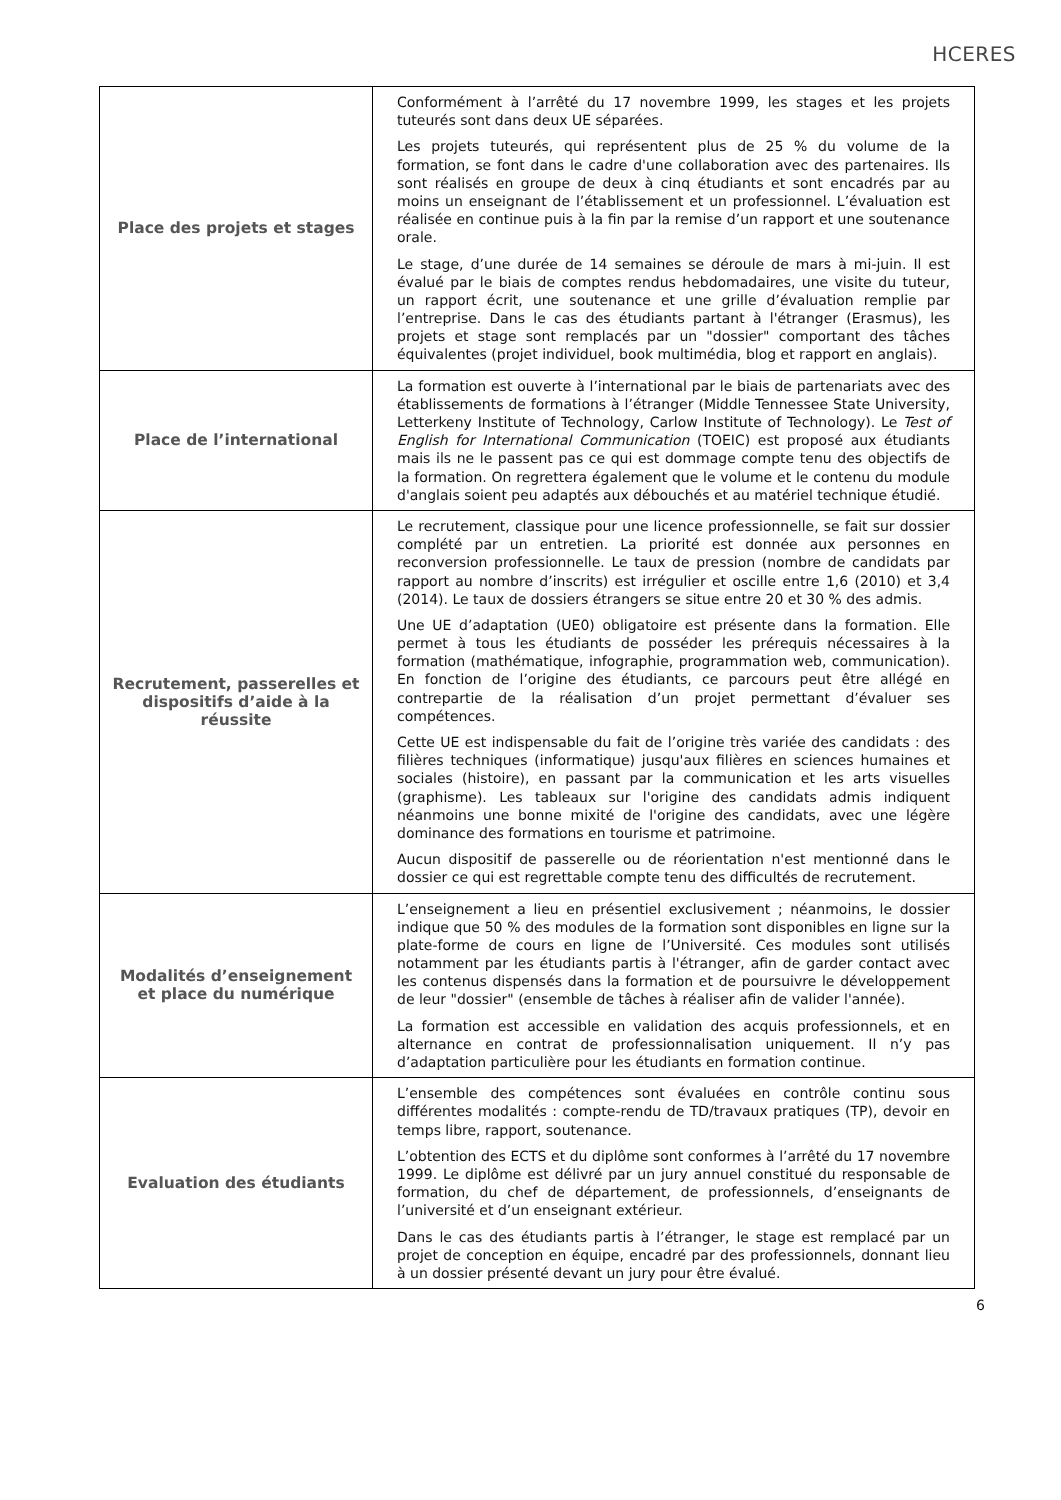HCERES
| Place des projets et stages | Conformément à l’arrêté du 17 novembre 1999, les stages et les projets tuteurés sont dans deux UE séparées. Les projets tuteurés, qui représentent plus de 25 % du volume de la formation, se font dans le cadre d'une collaboration avec des partenaires. Ils sont réalisés en groupe de deux à cinq étudiants et sont encadrés par au moins un enseignant de l’établissement et un professionnel. L’évaluation est réalisée en continue puis à la fin par la remise d’un rapport et une soutenance orale. Le stage, d’une durée de 14 semaines se déroule de mars à mi-juin. Il est évalué par le biais de comptes rendus hebdomadaires, une visite du tuteur, un rapport écrit, une soutenance et une grille d’évaluation remplie par l’entreprise. Dans le cas des étudiants partant à l'étranger (Erasmus), les projets et stage sont remplacés par un "dossier" comportant des tâches équivalentes (projet individuel, book multimédia, blog et rapport en anglais). |
| Place de l’international | La formation est ouverte à l’international par le biais de partenariats avec des établissements de formations à l’étranger (Middle Tennessee State University, Letterkeny Institute of Technology, Carlow Institute of Technology). Le Test of English for International Communication (TOEIC) est proposé aux étudiants mais ils ne le passent pas ce qui est dommage compte tenu des objectifs de la formation. On regrettera également que le volume et le contenu du module d'anglais soient peu adaptés aux débouchés et au matériel technique étudié. |
| Recrutement, passerelles et dispositifs d’aide à la réussite | Le recrutement, classique pour une licence professionnelle, se fait sur dossier complété par un entretien. La priorité est donnée aux personnes en reconversion professionnelle. Le taux de pression (nombre de candidats par rapport au nombre d’inscrits) est irrégulier et oscille entre 1,6 (2010) et 3,4 (2014). Le taux de dossiers étrangers se situe entre 20 et 30 % des admis. Une UE d’adaptation (UE0) obligatoire est présente dans la formation. Elle permet à tous les étudiants de posséder les prérequis nécessaires à la formation (mathématique, infographie, programmation web, communication). En fonction de l’origine des étudiants, ce parcours peut être allégé en contrepartie de la réalisation d’un projet permettant d’évaluer ses compétences. Cette UE est indispensable du fait de l’origine très variée des candidats : des filières techniques (informatique) jusqu'aux filières en sciences humaines et sociales (histoire), en passant par la communication et les arts visuelles (graphisme). Les tableaux sur l'origine des candidats admis indiquent néanmoins une bonne mixité de l'origine des candidats, avec une légère dominance des formations en tourisme et patrimoine. Aucun dispositif de passerelle ou de réorientation n'est mentionné dans le dossier ce qui est regrettable compte tenu des difficultés de recrutement. |
| Modalités d’enseignement et place du numérique | L’enseignement a lieu en présentiel exclusivement ; néanmoins, le dossier indique que 50 % des modules de la formation sont disponibles en ligne sur la plate-forme de cours en ligne de l’Université. Ces modules sont utilisés notamment par les étudiants partis à l'étranger, afin de garder contact avec les contenus dispensés dans la formation et de poursuivre le développement de leur "dossier" (ensemble de tâches à réaliser afin de valider l'année). La formation est accessible en validation des acquis professionnels, et en alternance en contrat de professionnalisation uniquement. Il n’y pas d’adaptation particulière pour les étudiants en formation continue. |
| Evaluation des étudiants | L’ensemble des compétences sont évaluées en contrôle continu sous différentes modalités : compte-rendu de TD/travaux pratiques (TP), devoir en temps libre, rapport, soutenance. L’obtention des ECTS et du diplôme sont conformes à l’arrêté du 17 novembre 1999. Le diplôme est délivré par un jury annuel constitué du responsable de formation, du chef de département, de professionnels, d’enseignants de l’université et d’un enseignant extérieur. Dans le cas des étudiants partis à l’étranger, le stage est remplacé par un projet de conception en équipe, encadré par des professionnels, donnant lieu à un dossier présenté devant un jury pour être évalué. |
6